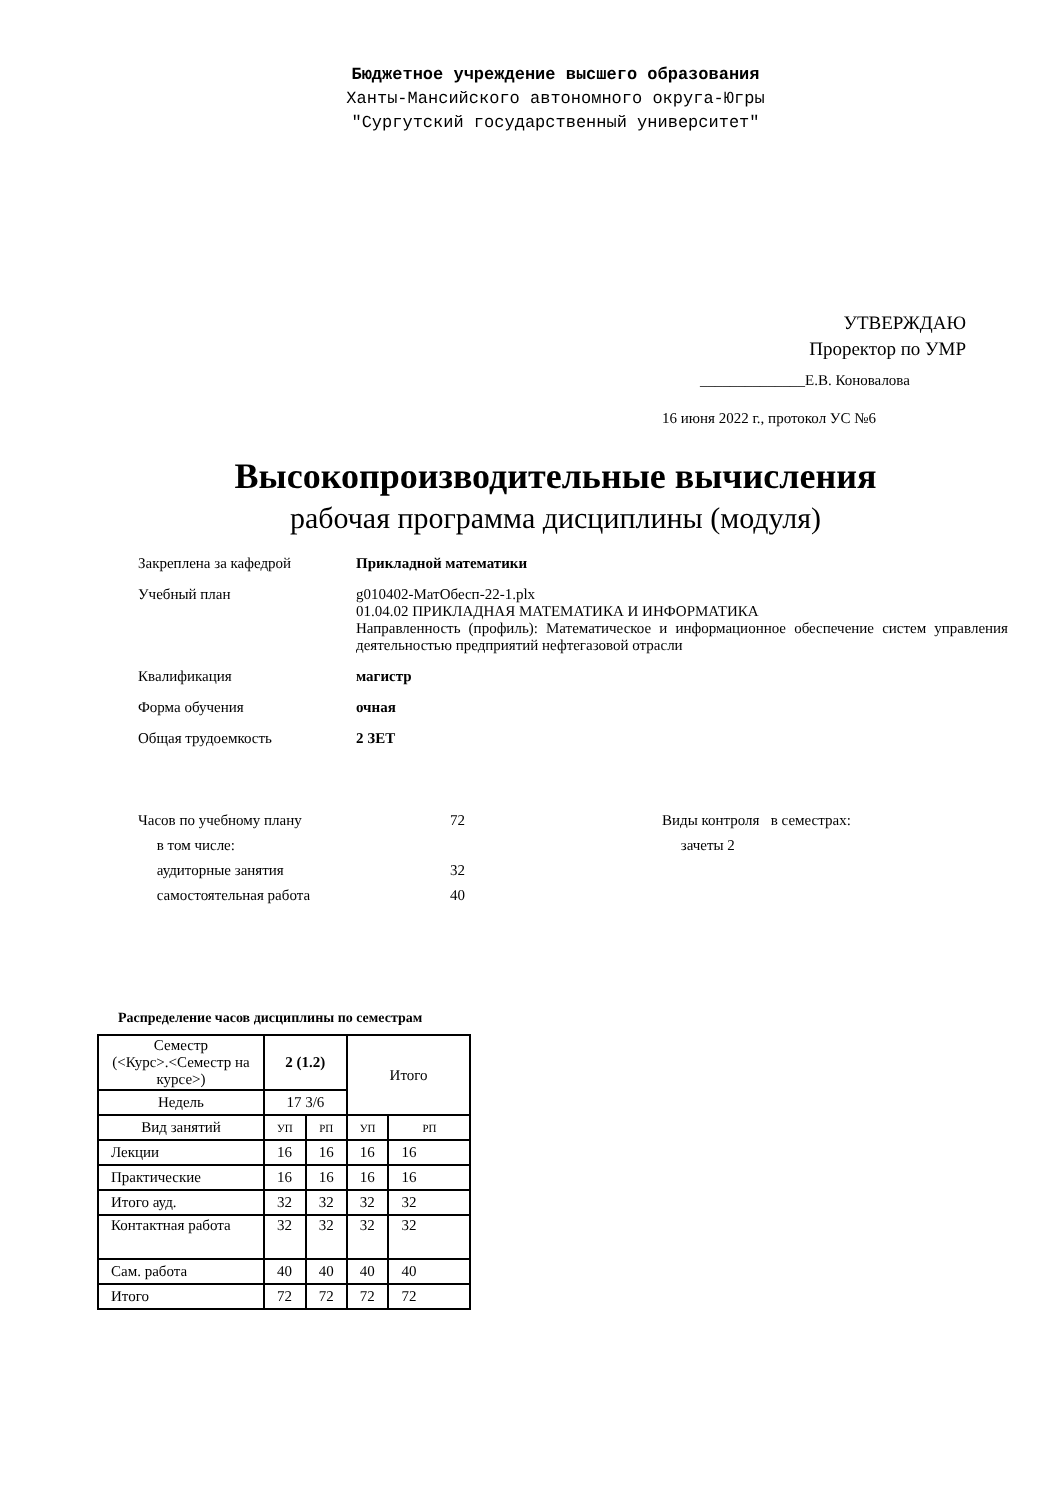Бюджетное учреждение высшего образования
Ханты-Мансийского автономного округа-Югры
"Сургутский государственный университет"
УТВЕРЖДАЮ
Проректор по УМР
______________Е.В. Коновалова
16 июня 2022 г., протокол УС №6
Высокопроизводительные вычисления
рабочая программа дисциплины (модуля)
Закреплена за кафедрой Прикладной математики
Учебный план g010402-МатОбесп-22-1.plx
01.04.02 ПРИКЛАДНАЯ МАТЕМАТИКА И ИНФОРМАТИКА
Направленность (профиль): Математическое и информационное обеспечение систем управления деятельностью предприятий нефтегазовой отрасли
Квалификация магистр
Форма обучения очная
Общая трудоемкость 2 ЗЕТ
Часов по учебному плану
в том числе:
аудиторные занятия
самостоятельная работа
72
32
40
Виды контроля в семестрах:
зачеты 2
Распределение часов дисциплины по семестрам
| Семестр (<Курс>.<Семестр на курсе>) | 2 (1.2) | | Итого | |
| Недель | 17 3/6 | | | |
| Вид занятий | УП | РП | УП | РП |
| Лекции | 16 | 16 | 16 | 16 |
| Практические | 16 | 16 | 16 | 16 |
| Итого ауд. | 32 | 32 | 32 | 32 |
| Контактная работа | 32 | 32 | 32 | 32 |
| Сам. работа | 40 | 40 | 40 | 40 |
| Итого | 72 | 72 | 72 | 72 |